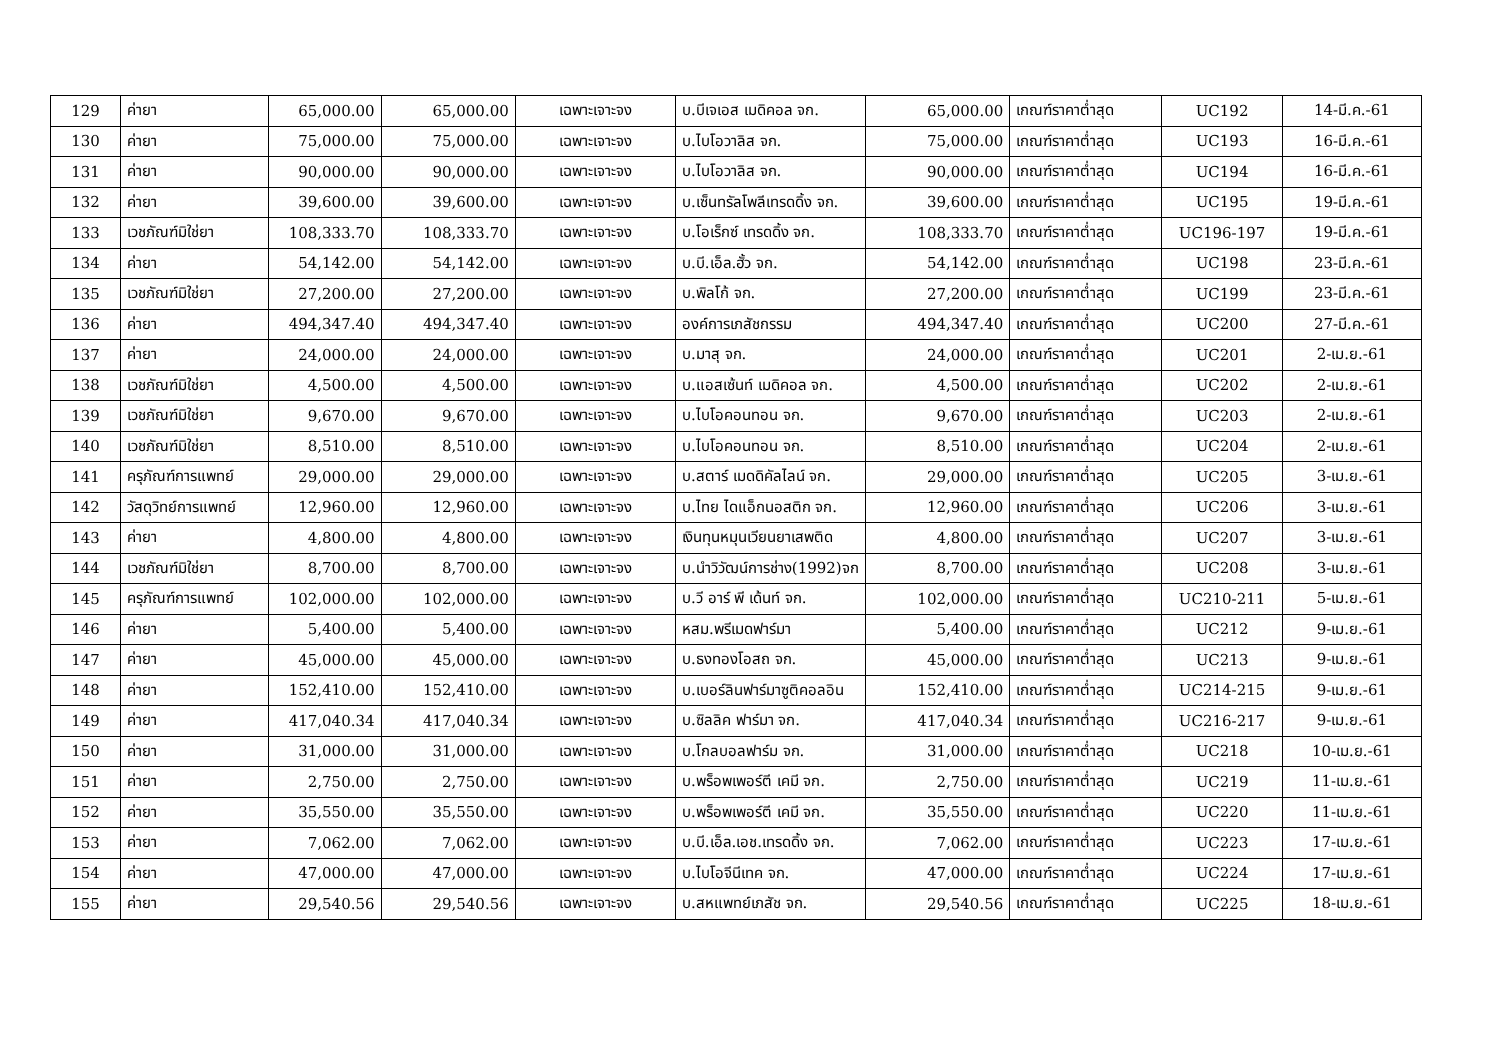| 129 | ค่ายา | 65,000.00 | 65,000.00 | เฉพาะเจาะจง | บ.บีเจเอส เมดิคอล จก. | 65,000.00 | เกณฑ์ราคาต่ำสุด | UC192 | 14-มี.ค.-61 |
| 130 | ค่ายา | 75,000.00 | 75,000.00 | เฉพาะเจาะจง | บ.ไบโอวาลิส จก. | 75,000.00 | เกณฑ์ราคาต่ำสุด | UC193 | 16-มี.ค.-61 |
| 131 | ค่ายา | 90,000.00 | 90,000.00 | เฉพาะเจาะจง | บ.ไบโอวาลิส จก. | 90,000.00 | เกณฑ์ราคาต่ำสุด | UC194 | 16-มี.ค.-61 |
| 132 | ค่ายา | 39,600.00 | 39,600.00 | เฉพาะเจาะจง | บ.เซ็นทรัลโพลีเทรดดิ้ง จก. | 39,600.00 | เกณฑ์ราคาต่ำสุด | UC195 | 19-มี.ค.-61 |
| 133 | เวชภัณฑ์มิใช่ยา | 108,333.70 | 108,333.70 | เฉพาะเจาะจง | บ.โอเร็กซ์ เทรดดิ้ง จก. | 108,333.70 | เกณฑ์ราคาต่ำสุด | UC196-197 | 19-มี.ค.-61 |
| 134 | ค่ายา | 54,142.00 | 54,142.00 | เฉพาะเจาะจง | บ.บี.เอ็ล.ฮั้ว จก. | 54,142.00 | เกณฑ์ราคาต่ำสุด | UC198 | 23-มี.ค.-61 |
| 135 | เวชภัณฑ์มิใช่ยา | 27,200.00 | 27,200.00 | เฉพาะเจาะจง | บ.พิลโก้ จก. | 27,200.00 | เกณฑ์ราคาต่ำสุด | UC199 | 23-มี.ค.-61 |
| 136 | ค่ายา | 494,347.40 | 494,347.40 | เฉพาะเจาะจง | องค์การเภสัชกรรม | 494,347.40 | เกณฑ์ราคาต่ำสุด | UC200 | 27-มี.ค.-61 |
| 137 | ค่ายา | 24,000.00 | 24,000.00 | เฉพาะเจาะจง | บ.มาสุ จก. | 24,000.00 | เกณฑ์ราคาต่ำสุด | UC201 | 2-เม.ย.-61 |
| 138 | เวชภัณฑ์มิใช่ยา | 4,500.00 | 4,500.00 | เฉพาะเจาะจง | บ.แอสเซ้นท์ เมดิคอล จก. | 4,500.00 | เกณฑ์ราคาต่ำสุด | UC202 | 2-เม.ย.-61 |
| 139 | เวชภัณฑ์มิใช่ยา | 9,670.00 | 9,670.00 | เฉพาะเจาะจง | บ.ไบโอคอนทอน จก. | 9,670.00 | เกณฑ์ราคาต่ำสุด | UC203 | 2-เม.ย.-61 |
| 140 | เวชภัณฑ์มิใช่ยา | 8,510.00 | 8,510.00 | เฉพาะเจาะจง | บ.ไบโอคอนทอน จก. | 8,510.00 | เกณฑ์ราคาต่ำสุด | UC204 | 2-เม.ย.-61 |
| 141 | ครุภัณฑ์การแพทย์ | 29,000.00 | 29,000.00 | เฉพาะเจาะจง | บ.สตาร์ เมดดิคัลไลน์ จก. | 29,000.00 | เกณฑ์ราคาต่ำสุด | UC205 | 3-เม.ย.-61 |
| 142 | วัสดุวิทย์การแพทย์ | 12,960.00 | 12,960.00 | เฉพาะเจาะจง | บ.ไทย ไดแอ็กนอสติก จก. | 12,960.00 | เกณฑ์ราคาต่ำสุด | UC206 | 3-เม.ย.-61 |
| 143 | ค่ายา | 4,800.00 | 4,800.00 | เฉพาะเจาะจง | เงินทุนหมุนเวียนยาเสพติด | 4,800.00 | เกณฑ์ราคาต่ำสุด | UC207 | 3-เม.ย.-61 |
| 144 | เวชภัณฑ์มิใช่ยา | 8,700.00 | 8,700.00 | เฉพาะเจาะจง | บ.นำวิวัฒน์การช่าง(1992)จก | 8,700.00 | เกณฑ์ราคาต่ำสุด | UC208 | 3-เม.ย.-61 |
| 145 | ครุภัณฑ์การแพทย์ | 102,000.00 | 102,000.00 | เฉพาะเจาะจง | บ.วี อาร์ พี เด้นท์ จก. | 102,000.00 | เกณฑ์ราคาต่ำสุด | UC210-211 | 5-เม.ย.-61 |
| 146 | ค่ายา | 5,400.00 | 5,400.00 | เฉพาะเจาะจง | หสม.พรีเมดฟาร์มา | 5,400.00 | เกณฑ์ราคาต่ำสุด | UC212 | 9-เม.ย.-61 |
| 147 | ค่ายา | 45,000.00 | 45,000.00 | เฉพาะเจาะจง | บ.ธงทองโอสถ จก. | 45,000.00 | เกณฑ์ราคาต่ำสุด | UC213 | 9-เม.ย.-61 |
| 148 | ค่ายา | 152,410.00 | 152,410.00 | เฉพาะเจาะจง | บ.เบอร์ลินฟาร์มาซูติคอลอิน | 152,410.00 | เกณฑ์ราคาต่ำสุด | UC214-215 | 9-เม.ย.-61 |
| 149 | ค่ายา | 417,040.34 | 417,040.34 | เฉพาะเจาะจง | บ.ซิลลิค ฟาร์มา จก. | 417,040.34 | เกณฑ์ราคาต่ำสุด | UC216-217 | 9-เม.ย.-61 |
| 150 | ค่ายา | 31,000.00 | 31,000.00 | เฉพาะเจาะจง | บ.โกลบอลฟาร์ม จก. | 31,000.00 | เกณฑ์ราคาต่ำสุด | UC218 | 10-เม.ย.-61 |
| 151 | ค่ายา | 2,750.00 | 2,750.00 | เฉพาะเจาะจง | บ.พร็อพเพอร์ตี เคมี จก. | 2,750.00 | เกณฑ์ราคาต่ำสุด | UC219 | 11-เม.ย.-61 |
| 152 | ค่ายา | 35,550.00 | 35,550.00 | เฉพาะเจาะจง | บ.พร็อพเพอร์ตี เคมี จก. | 35,550.00 | เกณฑ์ราคาต่ำสุด | UC220 | 11-เม.ย.-61 |
| 153 | ค่ายา | 7,062.00 | 7,062.00 | เฉพาะเจาะจง | บ.บี.เอ็ล.เอช.เทรดดิ้ง จก. | 7,062.00 | เกณฑ์ราคาต่ำสุด | UC223 | 17-เม.ย.-61 |
| 154 | ค่ายา | 47,000.00 | 47,000.00 | เฉพาะเจาะจง | บ.ไบโอจีนีเทค จก. | 47,000.00 | เกณฑ์ราคาต่ำสุด | UC224 | 17-เม.ย.-61 |
| 155 | ค่ายา | 29,540.56 | 29,540.56 | เฉพาะเจาะจง | บ.สหแพทย์เภสัช จก. | 29,540.56 | เกณฑ์ราคาต่ำสุด | UC225 | 18-เม.ย.-61 |